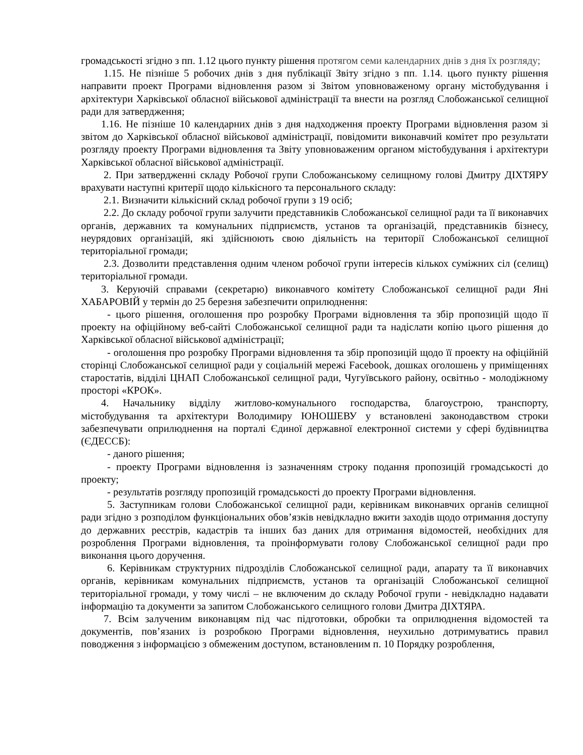громадськості згідно з пп. 1.12 цього пункту рішення протягом семи календарних днів з дня їх розгляду;
1.15. Не пізніше 5 робочих днів з дня публікації Звіту згідно з пп. 1.14. цього пункту рішення направити проект Програми відновлення разом зі Звітом уповноваженому органу містобудування і архітектури Харківської обласної військової адміністрації та внести на розгляд Слобожанської селищної ради для затвердження;
1.16. Не пізніше 10 календарних днів з дня надходження проекту Програми відновлення разом зі звітом до Харківської обласної військової адміністрації, повідомити виконавчий комітет про результати розгляду проекту Програми відновлення та Звіту уповноваженим органом містобудування і архітектури Харківської обласної військової адміністрації.
2. При затвердженні складу Робочої групи Слобожанському селищному голові Дмитру ДІХТЯРУ врахувати наступні критерії щодо кількісного та персонального складу:
2.1. Визначити кількісний склад робочої групи з 19 осіб;
2.2. До складу робочої групи залучити представників Слобожанської селищної ради та її виконавчих органів, державних та комунальних підприємств, установ та організацій, представників бізнесу, неурядових організацій, які здійснюють свою діяльність на території Слобожанської селищної територіальної громади;
2.3. Дозволити представлення одним членом робочої групи інтересів кількох суміжних сіл (селищ) територіальної громади.
3. Керуючій справами (секретарю) виконавчого комітету Слобожанської селищної ради Яні ХАБАРОВІЙ у термін до 25 березня забезпечити оприлюднення:
- цього рішення, оголошення про розробку Програми відновлення та збір пропозицій щодо її проекту на офіційному веб-сайті Слобожанської селищної ради та надіслати копію цього рішення до Харківської обласної військової адміністрації;
- оголошення про розробку Програми відновлення та збір пропозицій щодо її проекту на офіційній сторінці Слобожанської селищної ради у соціальній мережі Facebook, дошках оголошень у приміщеннях старостатів, відділі ЦНАП Слобожанської селищної ради, Чугуївського району, освітньо - молодіжному просторі «КРОК».
4. Начальнику відділу житлово-комунального господарства, благоустрою, транспорту, містобудування та архітектури Володимиру ЮНОШЕВУ у встановлені законодавством строки забезпечувати оприлюднення на порталі Єдиної державної електронної системи у сфері будівництва (ЄДЕССБ):
- даного рішення;
- проекту Програми відновлення із зазначенням строку подання пропозицій громадськості до проекту;
- результатів розгляду пропозицій громадськості до проекту Програми відновлення.
5. Заступникам голови Слобожанської селищної ради, керівникам виконавчих органів селищної ради згідно з розподілом функціональних обов’язків невідкладно вжити заходів щодо отримання доступу до державних реєстрів, кадастрів та інших баз даних для отримання відомостей, необхідних для розроблення Програми відновлення, та проінформувати голову Слобожанської селищної ради про виконання цього доручення.
6. Керівникам структурних підрозділів Слобожанської селищної ради, апарату та її виконавчих органів, керівникам комунальних підприємств, установ та організацій Слобожанської селищної територіальної громади, у тому числі – не включеним до складу Робочої групи - невідкладно надавати інформацію та документи за запитом Слобожанського селищного голови Дмитра ДІХТЯРА.
7. Всім залученим виконавцям під час підготовки, обробки та оприлюднення відомостей та документів, пов’язаних із розробкою Програми відновлення, неухильно дотримуватись правил поводження з інформацією з обмеженим доступом, встановленим п. 10 Порядку розроблення,